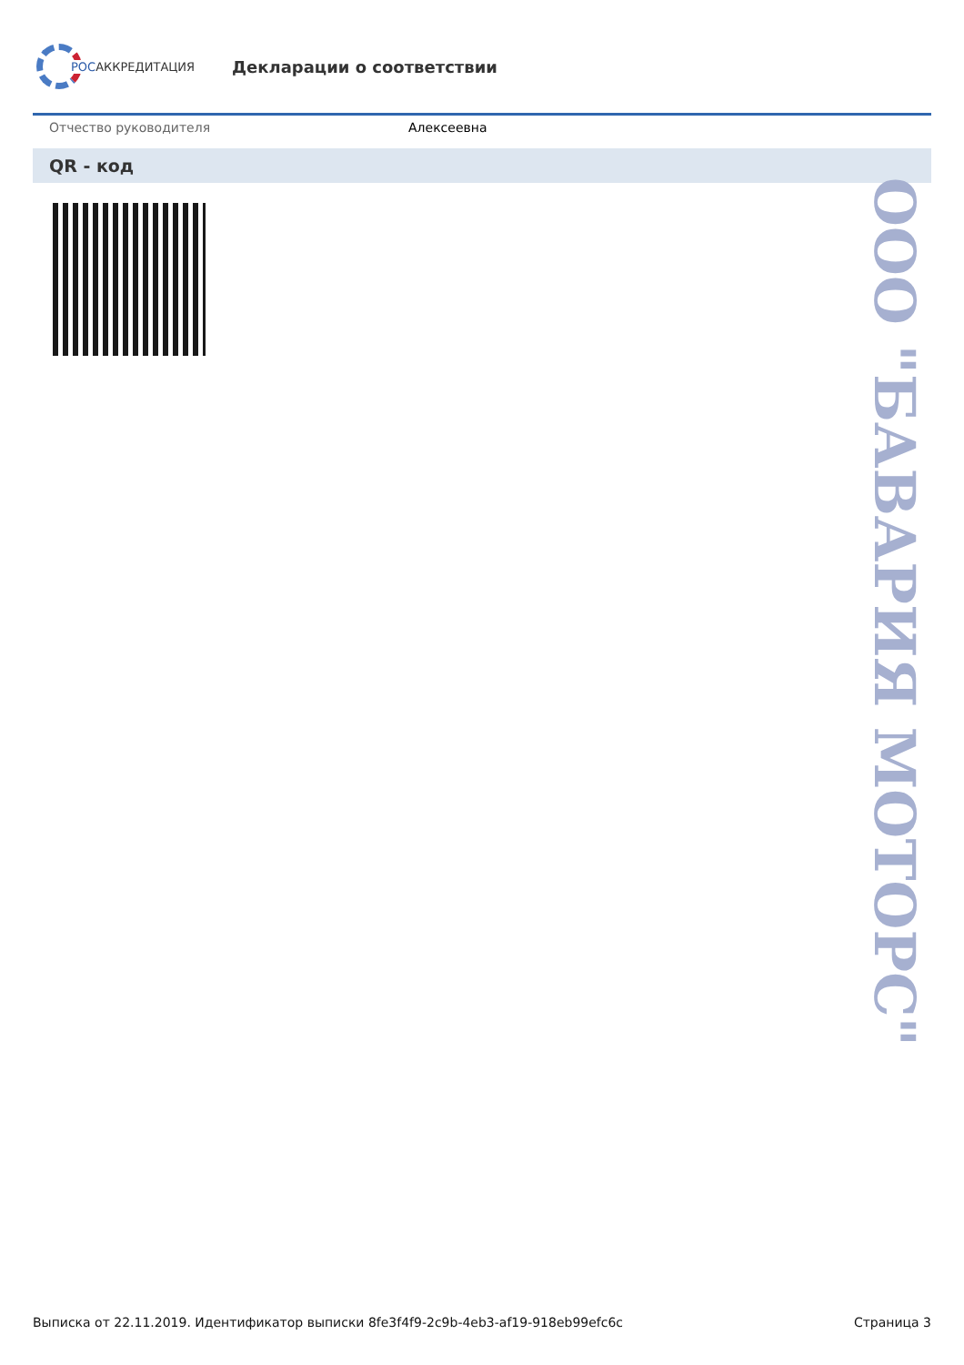РОСАККРЕДИТАЦИЯ
Декларации о соответствии
Отчество руководителя Алексеевна
QR - код
ООО "БАВАРИЯ МОТОРС"
Выписка от 22.11.2019. Идентификатор выписки 8fe3f4f9-2c9b-4eb3-af19-918eb99efc6c Страница 3